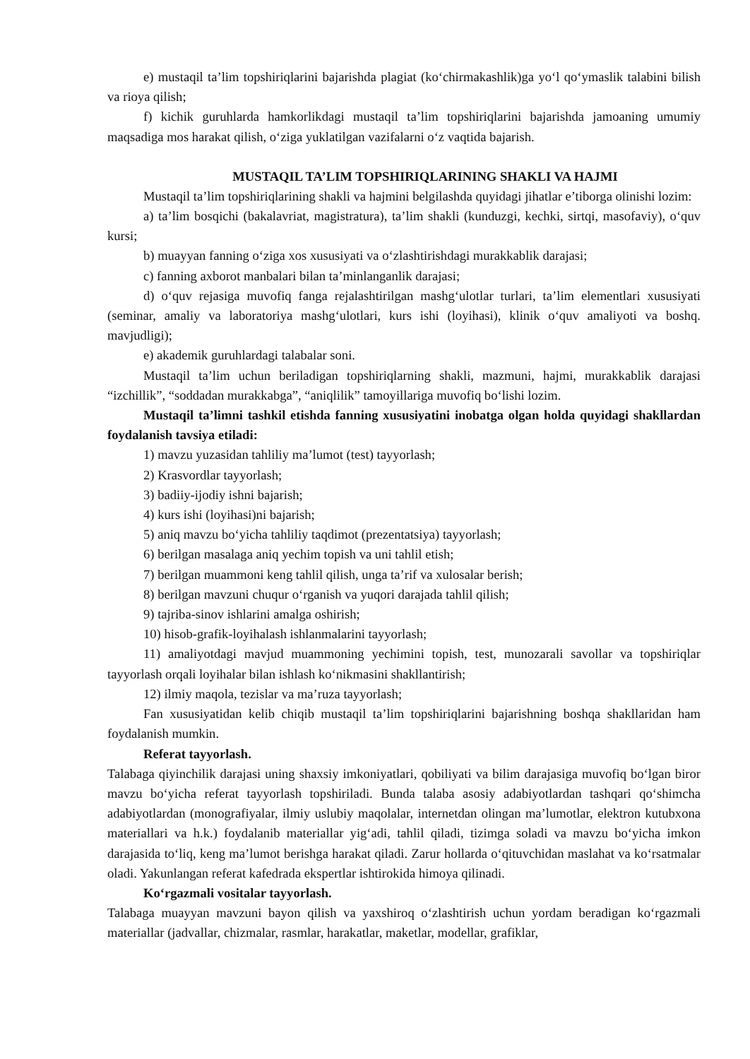e) mustaqil ta’lim topshiriqlarini bajarishda plagiat (ko‘chirmakashlik)ga yo‘l qo‘ymaslik talabini bilish va rioya qilish;
f) kichik guruhlarda hamkorlikdagi mustaqil ta’lim topshiriqlarini bajarishda jamoaning umumiy maqsadiga mos harakat qilish, o‘ziga yuklatilgan vazifalarni o‘z vaqtida bajarish.
MUSTAQIL TA’LIM TOPSHIRIQLARINING SHAKLI VA HAJMI
Mustaqil ta’lim topshiriqlarining shakli va hajmini belgilashda quyidagi jihatlar e’tiborga olinishi lozim:
a) ta’lim bosqichi (bakalavriat, magistratura), ta’lim shakli (kunduzgi, kechki, sirtqi, masofaviy), o‘quv kursi;
b) muayyan fanning o‘ziga xos xususiyati va o‘zlashtirishdagi murakkablik darajasi;
c) fanning axborot manbalari bilan ta’minlanganlik darajasi;
d) o‘quv rejasiga muvofiq fanga rejalashtirilgan mashg‘ulotlar turlari, ta’lim elementlari xususiyati (seminar, amaliy va laboratoriya mashg‘ulotlari, kurs ishi (loyihasi), klinik o‘quv amaliyoti va boshq. mavjudligi);
e) akademik guruhlardagi talabalar soni.
Mustaqil ta’lim uchun beriladigan topshiriqlarning shakli, mazmuni, hajmi, murakkablik darajasi “izchillik”, “soddadan murakkabga”, “aniqlilik” tamoyillariga muvofiq bo‘lishi lozim.
Mustaqil ta’limni tashkil etishda fanning xususiyatini inobatga olgan holda quyidagi shakllardan foydalanish tavsiya etiladi:
1) mavzu yuzasidan tahliliy ma’lumot (test) tayyorlash;
2) Krasvordlar tayyorlash;
3) badiiy-ijodiy ishni bajarish;
4) kurs ishi (loyihasi)ni bajarish;
5) aniq mavzu bo‘yicha tahliliy taqdimot (prezentatsiya) tayyorlash;
6) berilgan masalaga aniq yechim topish va uni tahlil etish;
7) berilgan muammoni keng tahlil qilish, unga ta’rif va xulosalar berish;
8) berilgan mavzuni chuqur o‘rganish va yuqori darajada tahlil qilish;
9) tajriba-sinov ishlarini amalga oshirish;
10) hisob-grafik-loyihalash ishlanmalarini tayyorlash;
11) amaliyotdagi mavjud muammoning yechimini topish, test, munozarali savollar va topshiriqlar tayyorlash orqali loyihalar bilan ishlash ko‘nikmasini shakllantirish;
12) ilmiy maqola, tezislar va ma’ruza tayyorlash;
Fan xususiyatidan kelib chiqib mustaqil ta’lim topshiriqlarini bajarishning boshqa shakllaridan ham foydalanish mumkin.
Referat tayyorlash.
Talabaga qiyinchilik darajasi uning shaxsiy imkoniyatlari, qobiliyati va bilim darajasiga muvofiq bo‘lgan biror mavzu bo‘yicha referat tayyorlash topshiriladi. Bunda talaba asosiy adabiyotlardan tashqari qo‘shimcha adabiyotlardan (monografiyalar, ilmiy uslubiy maqolalar, internetdan olingan ma’lumotlar, elektron kutubxona materiallari va h.k.) foydalanib materiallar yig‘adi, tahlil qiladi, tizimga soladi va mavzu bo‘yicha imkon darajasida to‘liq, keng ma’lumot berishga harakat qiladi. Zarur hollarda o‘qituvchidan maslahat va ko‘rsatmalar oladi. Yakunlangan referat kafedrada ekspertlar ishtirokida himoya qilinadi.
Ko‘rgazmali vositalar tayyorlash.
Talabaga muayyan mavzuni bayon qilish va yaxshiroq o‘zlashtirish uchun yordam beradigan ko‘rgazmali materiallar (jadvallar, chizmalar, rasmlar, harakatlar, maketlar, modellar, grafiklar,